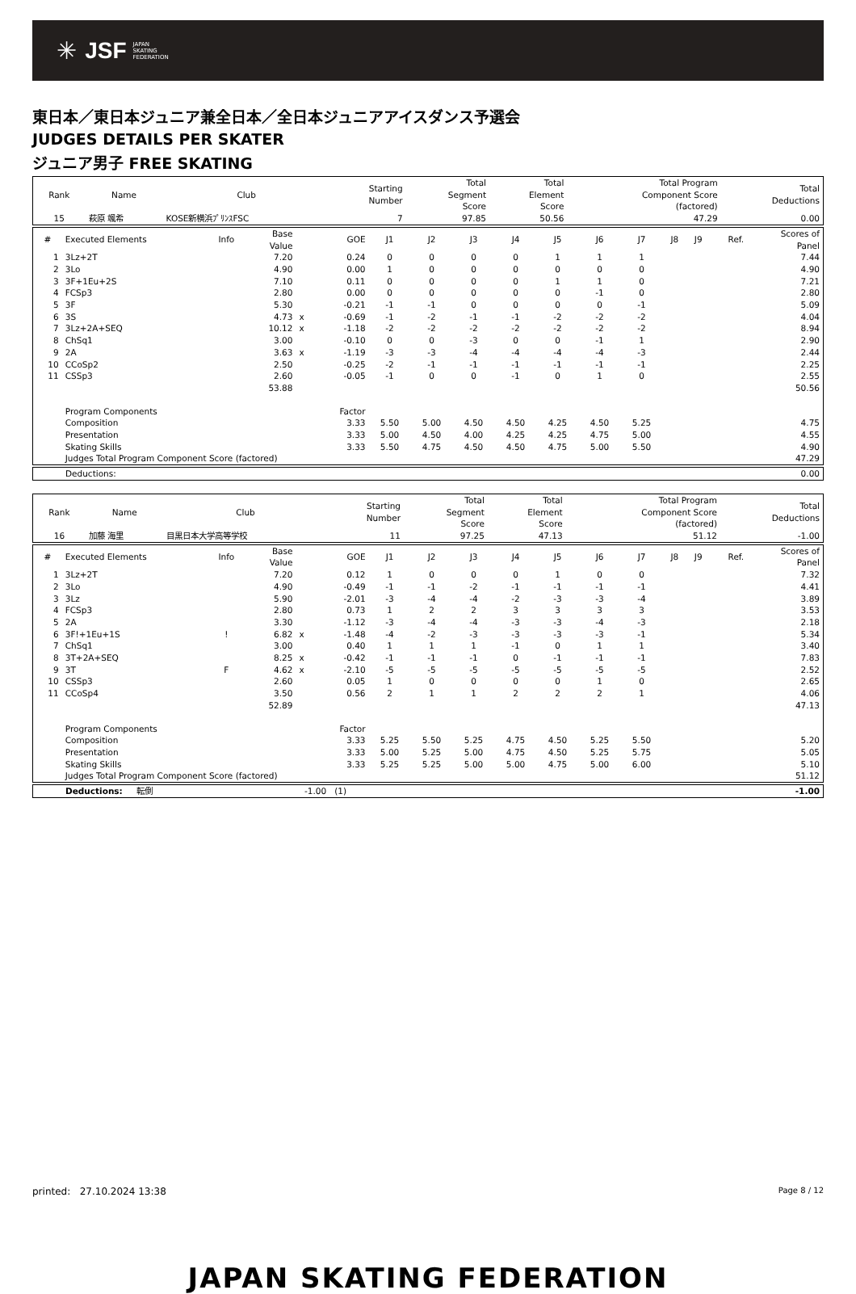✳ JSF JAPAN
SKATING
FEDERATION
東日本／東日本ジュニア兼全日本／全日本ジュニアアイスダンス予選会
JUDGES DETAILS PER SKATER
ジュニア男子 FREE SKATING
| Rank | Name | Club | Starting Number | Total Segment Score | Total Element Score | Total Program Component Score (factored) | Total Deductions |
| --- | --- | --- | --- | --- | --- | --- | --- |
| 15 | 萩原 颯希 | KOSE新横浜ﾌﾟﾘﾝｽFSC | 7 | 97.85 | 50.56 | 47.29 | 0.00 |
| # | Executed Elements | Info | Base Value | | GOE | J1 | J2 | J3 | J4 | J5 | J6 | J7 | J8 | J9 | Ref. | Scores of Panel |
| --- | --- | --- | --- | --- | --- | --- | --- | --- | --- | --- | --- | --- | --- | --- | --- | --- |
| 1 | 3Lz+2T | | 7.20 | | 0.24 | 0 | 0 | 0 | 0 | 1 | 1 | 1 | | | | 7.44 |
| 2 | 3Lo | | 4.90 | | 0.00 | 1 | 0 | 0 | 0 | 0 | 0 | 0 | | | | 4.90 |
| 3 | 3F+1Eu+2S | | 7.10 | | 0.11 | 0 | 0 | 0 | 0 | 1 | 1 | 0 | | | | 7.21 |
| 4 | FCSp3 | | 2.80 | | 0.00 | 0 | 0 | 0 | 0 | 0 | -1 | 0 | | | | 2.80 |
| 5 | 3F | | 5.30 | | -0.21 | -1 | -1 | 0 | 0 | 0 | 0 | -1 | | | | 5.09 |
| 6 | 3S | | 4.73 | x | -0.69 | -1 | -2 | -1 | -1 | -2 | -2 | -2 | | | | 4.04 |
| 7 | 3Lz+2A+SEQ | | 10.12 | x | -1.18 | -2 | -2 | -2 | -2 | -2 | -2 | -2 | | | | 8.94 |
| 8 | ChSq1 | | 3.00 | | -0.10 | 0 | 0 | -3 | 0 | 0 | -1 | 1 | | | | 2.90 |
| 9 | 2A | | 3.63 | x | -1.19 | -3 | -3 | -4 | -4 | -4 | -4 | -3 | | | | 2.44 |
| 10 | CCoSp2 | | 2.50 | | -0.25 | -2 | -1 | -1 | -1 | -1 | -1 | -1 | | | | 2.25 |
| 11 | CSSp3 | | 2.60 | | -0.05 | -1 | 0 | 0 | -1 | 0 | 1 | 0 | | | | 2.55 |
| | | | 53.88 | | | | | | | | | | | | | 50.56 |
| | Program Components | | | | Factor | | | | | | | | | | | |
| | Composition | | | | 3.33 | 5.50 | 5.00 | 4.50 | 4.50 | 4.25 | 4.50 | 5.25 | | | | 4.75 |
| | Presentation | | | | 3.33 | 5.00 | 4.50 | 4.00 | 4.25 | 4.25 | 4.75 | 5.00 | | | | 4.55 |
| | Skating Skills | | | | 3.33 | 5.50 | 4.75 | 4.50 | 4.50 | 4.75 | 5.00 | 5.50 | | | | 4.90 |
| | Judges Total Program Component Score (factored) | | | | | | | | | | | | | | | 47.29 |
| Deductions: | 0.00 |
| Rank | Name | Club | Starting Number | Total Segment Score | Total Element Score | Total Program Component Score (factored) | Total Deductions |
| --- | --- | --- | --- | --- | --- | --- | --- |
| 16 | 加藤 海里 | 目黒日本大学高等学校 | 11 | 97.25 | 47.13 | 51.12 | -1.00 |
| # | Executed Elements | Info | Base Value | | GOE | J1 | J2 | J3 | J4 | J5 | J6 | J7 | J8 | J9 | Ref. | Scores of Panel |
| --- | --- | --- | --- | --- | --- | --- | --- | --- | --- | --- | --- | --- | --- | --- | --- | --- |
| 1 | 3Lz+2T | | 7.20 | | 0.12 | 1 | 0 | 0 | 0 | 1 | 0 | 0 | | | | 7.32 |
| 2 | 3Lo | | 4.90 | | -0.49 | -1 | -1 | -2 | -1 | -1 | -1 | -1 | | | | 4.41 |
| 3 | 3Lz | | 5.90 | | -2.01 | -3 | -4 | -4 | -2 | -3 | -3 | -4 | | | | 3.89 |
| 4 | FCSp3 | | 2.80 | | 0.73 | 1 | 2 | 2 | 3 | 3 | 3 | 3 | | | | 3.53 |
| 5 | 2A | | 3.30 | | -1.12 | -3 | -4 | -4 | -3 | -3 | -4 | -3 | | | | 2.18 |
| 6 | 3F!+1Eu+1S | ! | 6.82 | x | -1.48 | -4 | -2 | -3 | -3 | -3 | -3 | -1 | | | | 5.34 |
| 7 | ChSq1 | | 3.00 | | 0.40 | 1 | 1 | 1 | -1 | 0 | 1 | 1 | | | | 3.40 |
| 8 | 3T+2A+SEQ | | 8.25 | x | -0.42 | -1 | -1 | -1 | 0 | -1 | -1 | -1 | | | | 7.83 |
| 9 | 3T | F | 4.62 | x | -2.10 | -5 | -5 | -5 | -5 | -5 | -5 | -5 | | | | 2.52 |
| 10 | CSSp3 | | 2.60 | | 0.05 | 1 | 0 | 0 | 0 | 0 | 1 | 0 | | | | 2.65 |
| 11 | CCoSp4 | | 3.50 | | 0.56 | 2 | 1 | 1 | 2 | 2 | 2 | 1 | | | | 4.06 |
| | | | 52.89 | | | | | | | | | | | | | 47.13 |
| | Program Components | | | | Factor | | | | | | | | | | | |
| | Composition | | | | 3.33 | 5.25 | 5.50 | 5.25 | 4.75 | 4.50 | 5.25 | 5.50 | | | | 5.20 |
| | Presentation | | | | 3.33 | 5.00 | 5.25 | 5.00 | 4.75 | 4.50 | 5.25 | 5.75 | | | | 5.05 |
| | Skating Skills | | | | 3.33 | 5.25 | 5.25 | 5.00 | 5.00 | 4.75 | 5.00 | 6.00 | | | | 5.10 |
| | Judges Total Program Component Score (factored) | | | | | | | | | | | | | | | 51.12 |
| Deductions: | 転倒 | -1.00 (1) | -1.00 |
printed: 27.10.2024 13:38 Page 8 / 12
JAPAN SKATING FEDERATION